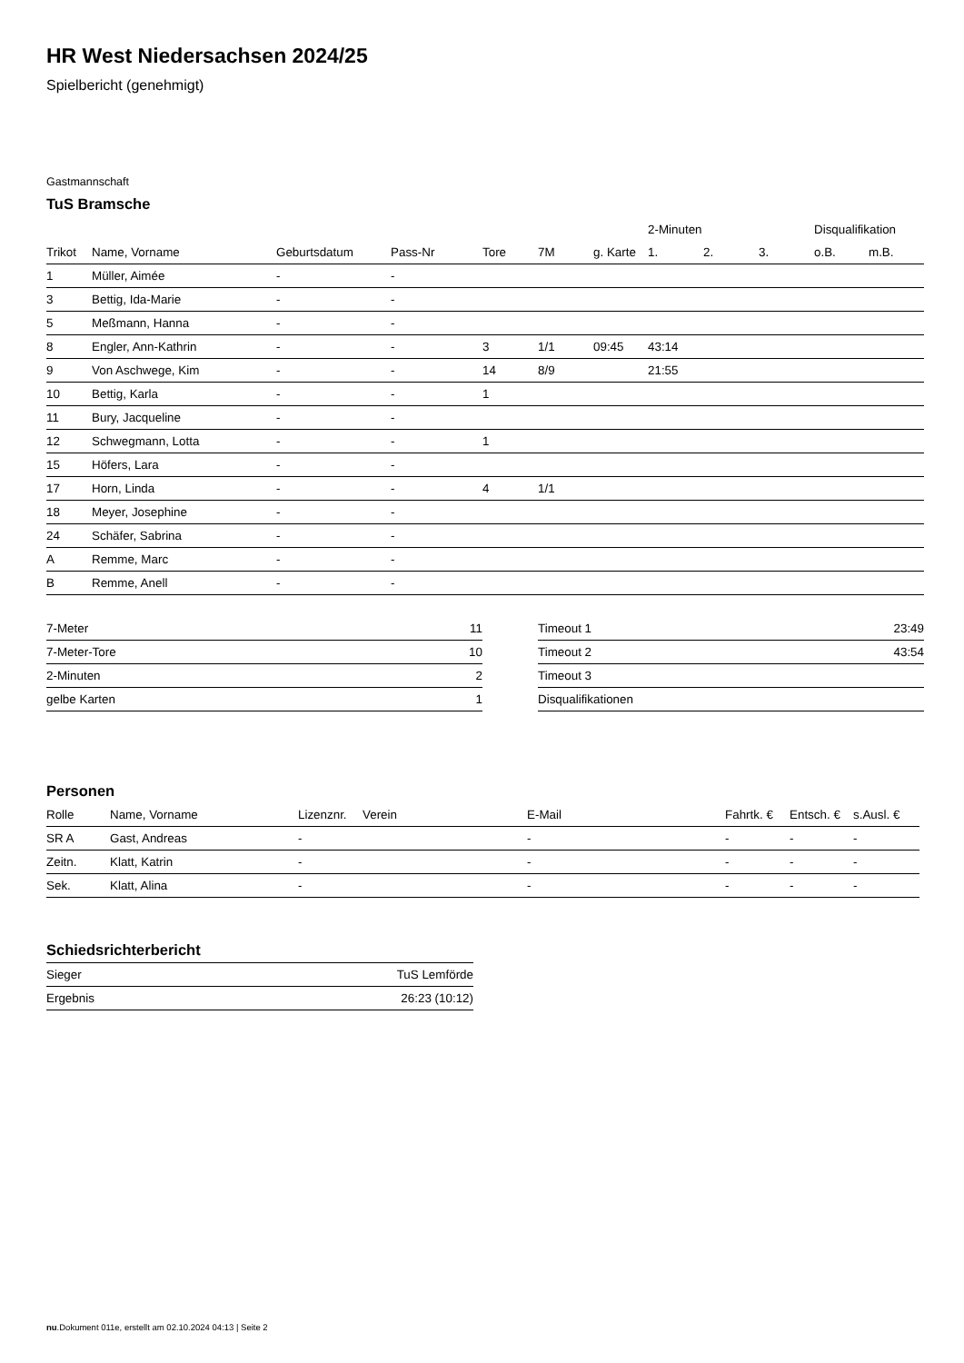HR West Niedersachsen 2024/25
Spielbericht (genehmigt)
Gastmannschaft
TuS Bramsche
| | | | | | | | 2-Minuten | | | Disqualifikation | |
| --- | --- | --- | --- | --- | --- | --- | --- | --- | --- | --- | --- |
| Trikot | Name, Vorname | Geburtsdatum | Pass-Nr | Tore | 7M | g. Karte | 1. | 2. | 3. | o.B. | m.B. |
| 1 | Müller, Aimée | - | - | | | | | | | | |
| 3 | Bettig, Ida-Marie | - | - | | | | | | | | |
| 5 | Meßmann, Hanna | - | - | | | | | | | | |
| 8 | Engler, Ann-Kathrin | - | - | 3 | 1/1 | 09:45 | 43:14 | | | | |
| 9 | Von Aschwege, Kim | - | - | 14 | 8/9 | | 21:55 | | | | |
| 10 | Bettig, Karla | - | - | 1 | | | | | | | |
| 11 | Bury, Jacqueline | - | - | | | | | | | | |
| 12 | Schwegmann, Lotta | - | - | 1 | | | | | | | |
| 15 | Höfers, Lara | - | - | | | | | | | | |
| 17 | Horn, Linda | - | - | 4 | 1/1 | | | | | | |
| 18 | Meyer, Josephine | - | - | | | | | | | | |
| 24 | Schäfer, Sabrina | - | - | | | | | | | | |
| A | Remme, Marc | - | - | | | | | | | | |
| B | Remme, Anell | - | - | | | | | | | | |
| 7-Meter | 11 |
| 7-Meter-Tore | 10 |
| 2-Minuten | 2 |
| gelbe Karten | 1 |
| Timeout 1 | 23:49 |
| Timeout 2 | 43:54 |
| Timeout 3 | |
| Disqualifikationen | |
Personen
| Rolle | Name, Vorname | Lizenznr. | Verein | E-Mail | Fahrtk. € | Entsch. € | s.Ausl. € |
| --- | --- | --- | --- | --- | --- | --- | --- |
| SR A | Gast, Andreas | - | | - | - | - | - |
| Zeitn. | Klatt, Katrin | - | | - | - | - | - |
| Sek. | Klatt, Alina | - | | - | - | - | - |
Schiedsrichterbericht
| Sieger | TuS Lemförde |
| Ergebnis | 26:23 (10:12) |
nu.Dokument 011e, erstellt am 02.10.2024 04:13 | Seite 2